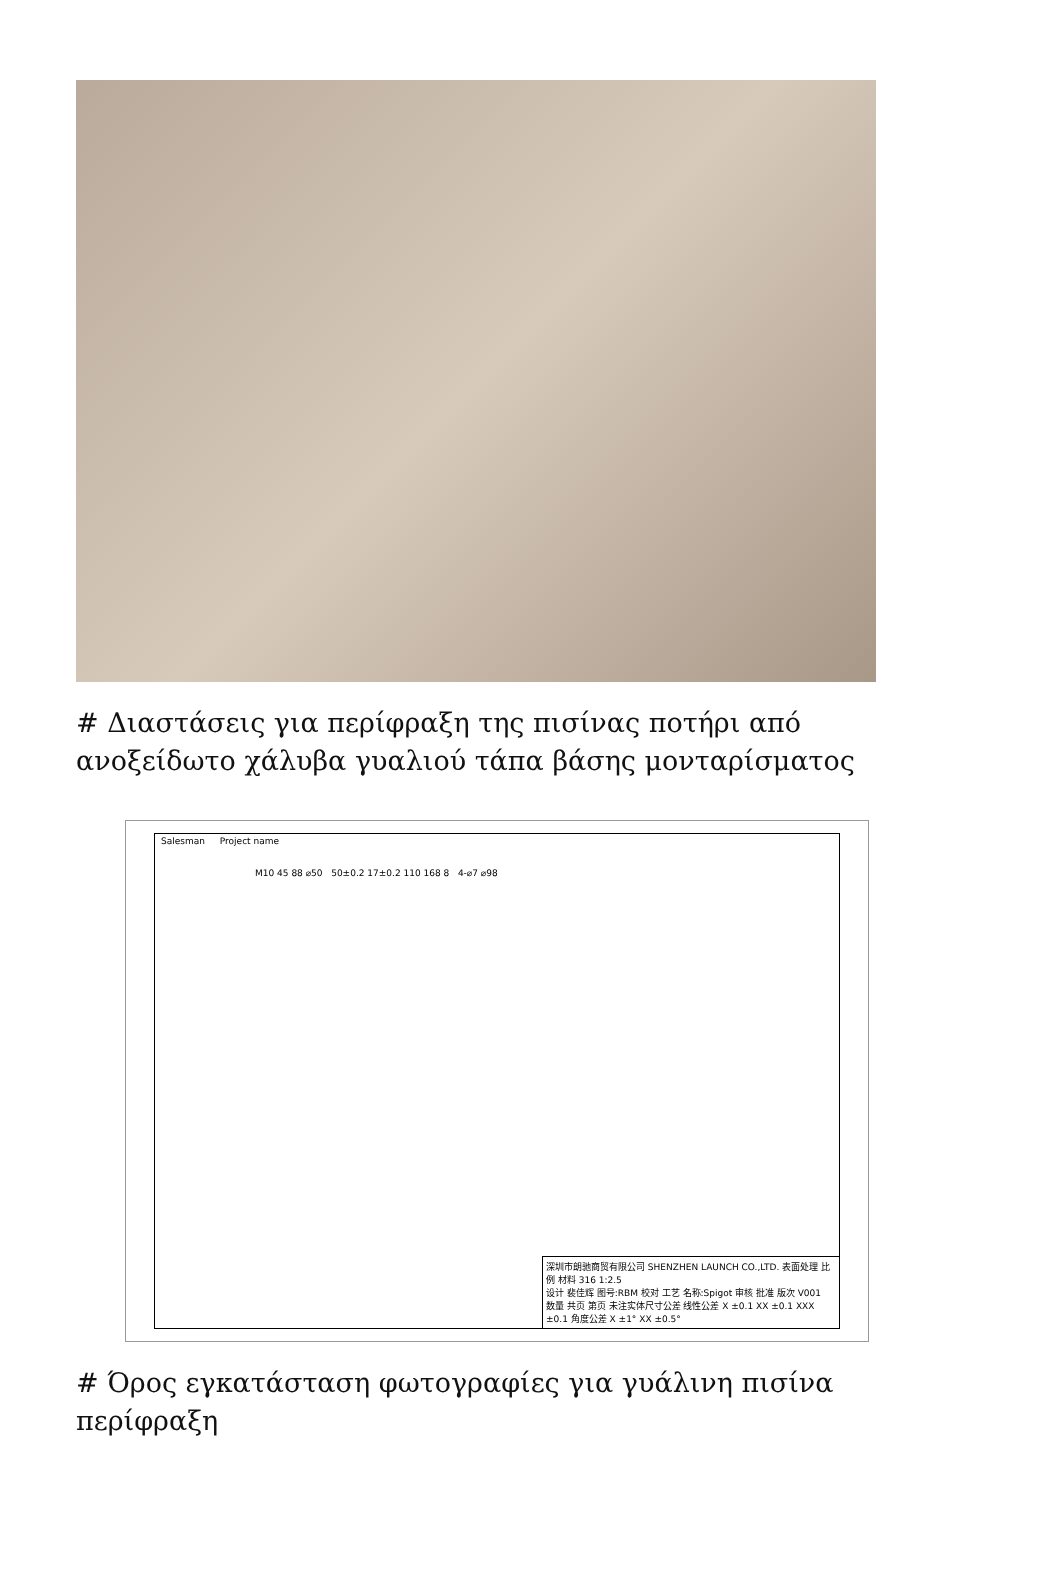# Διαστάσεις για περίφραξη της πισίνας ποτήρι από ανοξείδωτο χάλυβα γυαλιού τάπα βάσης μονταρίσματος
Salesman Project name
M10 45 88 ⌀50 50±0.2 17±0.2 110 168 8 4-⌀7 ⌀98
深圳市朗驰商贸有限公司 SHENZHEN LAUNCH CO.,LTD. 表面处理 比例 材料 316 1:2.5
设计 裴佳辉 图号:RBM 校对 工艺 名称:Spigot 审核 批准 版次 V001
数量 共页 第页 未注实体尺寸公差 线性公差 X ±0.1 XX ±0.1 XXX ±0.1 角度公差 X ±1° XX ±0.5°
# Όρος εγκατάσταση φωτογραφίες για γυάλινη πισίνα περίφραξη